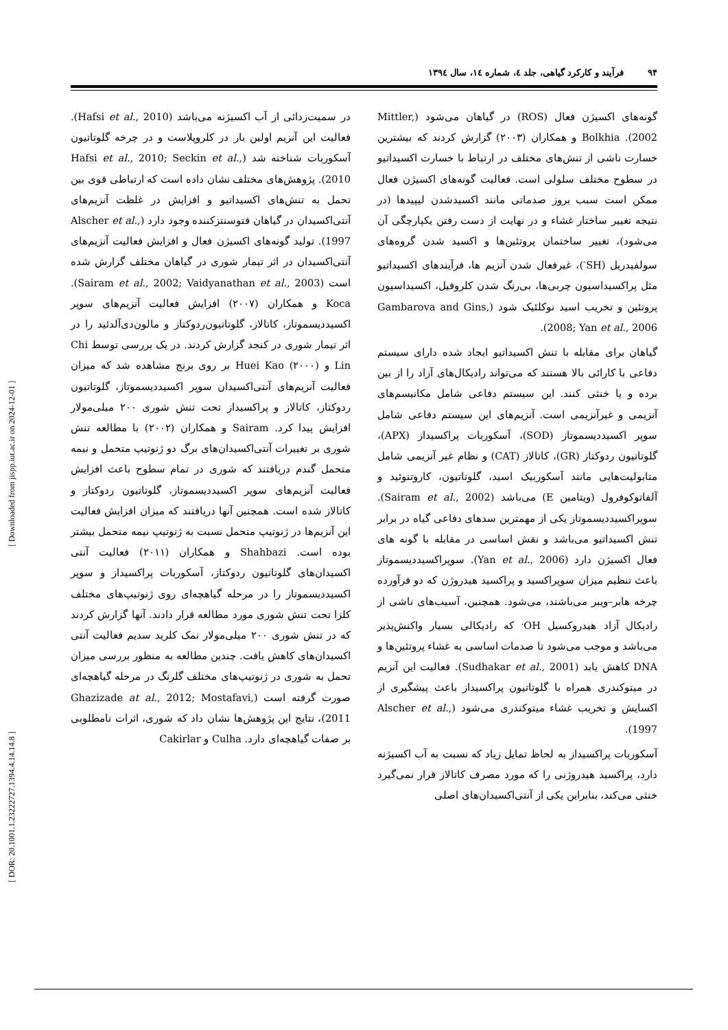۹۴ فرآیند و کارکرد گیاهی، جلد ٤، شماره ١٤، سال ١٣٩٤
گونه‌های اکسیژن فعال (ROS) در گیاهان می‌شود (Mittler, 2002). Bolkhia و همکاران (۲۰۰۳) گزارش کردند که بیشترین خسارت ناشی از تنش‌های مختلف در ارتباط با خسارت اکسیداتیو در سطوح مختلف سلولی است. فعالیت گونه‌های اکسیژن فعال ممکن است سبب بروز صدماتی مانند اکسیدشدن لیپیدها (در نتیجه تغییر ساختار غشاء و در نهایت از دست رفتن یکپارچگی آن می‌شود)، تغییر ساختمان پروتئین‌ها و اکسید شدن گروه‌های سولفیدریل (SH<sup>-</sup>)، غیرفعال شدن آنزیم ها، فرآیندهای اکسیداتیو مثل پراکسیداسیون چربی‌ها، بی‌رنگ شدن کلروفیل، اکسیداسیون پروتئین و تخریب اسید نوکلئیک شود (Gambarova and Gins, 2008; Yan et al., 2006).
گیاهان برای مقابله با تنش اکسیداتیو ایجاد شده دارای سیستم دفاعی با کارائی بالا هستند که می‌تواند رادیکال‌های آزاد را از بین برده و یا خنثی کنند. این سیستم دفاعی شامل مکانیسم‌های آنزیمی و غیرآنزیمی است. آنزیم‌های این سیستم دفاعی شامل سوپر اکسیددیسموتاز (SOD)، آسکوربات پراکسیداز (APX)، گلوتاتیون ردوکتاز (GR)، کاتالاز (CAT) و نظام غیر آنزیمی شامل متابولیت‌هایی مانند آسکوربیک اسید، گلوتاتیون، کاروتنوئید و آلفاتوکوفرول (ویتامین E) می‌باشد (Sairam et al., 2002). سوپراکسیددیسموتاز یکی از مهمترین سدهای دفاعی گیاه در برابر تنش اکسیداتیو می‌باشد و نقش اساسی در مقابله با گونه های فعال اکسیژن دارد (Yan et al., 2006). سوپراکسیددیسموتاز باعث تنظیم میزان سوپراکسید و پراکسید هیدروژن که دو فرآورده چرخه هابر–ویبر می‌باشند، می‌شود. همچنین، آسیب‌های ناشی از رادیکال آزاد هیدروکسیل OH<sup>.</sup> که رادیکالی بسیار واکنش‌پذیر می‌باشد و موجب می‌شود تا صدمات اساسی به غشاء پروتئین‌ها و DNA کاهش یابد (Sudhakar et al., 2001). فعالیت این آنزیم در میتوکندری همراه با گلوتاتیون پراکسیداز باعث پیشگیری از اکسایش و تخریب غشاء میتوکندری می‌شود (Alscher et al., 1997).
آسکوربات پراکسیداز به لحاظ تمایل زیاد که نسبت به آب اکسیژنه دارد، پراکسید هیدروژنی را که مورد مصرف کاتالاز قرار نمی‌گیرد خنثی می‌کند، بنابراین یکی از آنتی‌اکسیدان‌های اصلی
در سمیت‌زدائی از آب اکسیژنه می‌باشد (Hafsi et al., 2010). فعالیت این آنزیم اولین بار در کلروپلاست و در چرخه گلوتاتیون آسکوربات شناخته شد (Hafsi et al., 2010; Seckin et al., 2010). پژوهش‌های مختلف نشان داده است که ارتباطی قوی بین تحمل به تنش‌های اکسیداتیو و افزایش در غلظت آنزیم‌های آنتی‌اکسیدان در گیاهان فتوسنتزکننده وجود دارد (Alscher et al., 1997). تولید گونه‌های اکسیژن فعال و افزایش فعالیت آنزیم‌های آنتی‌اکسیدان در اثر تیمار شوری در گیاهان مختلف گزارش شده است (Sairam et al., 2002; Vaidyanathan et al., 2003). Koca و همکاران (۲۰۰۷) افزایش فعالیت آنزیم‌های سوپر اکسیددیسموتاز، کاتالاز، گلوتاتیون‌ردوکتاز و مالون‌دی‌آلدئید را در اثر تیمار شوری در کنجد گزارش کردند. در یک بررسی توسط Chi Lin و Huei Kao (۲۰۰۰) بر روی برنج مشاهده شد که میزان فعالیت آنزیم‌های آنتی‌اکسیدان سوپر اکسیددیسموتاز، گلوتاتیون ردوکتاز، کاتالاز و پراکسیداز تحت تنش شوری ۲۰۰ میلی‌مولار افزایش پیدا کرد. Sairam و همکاران (۲۰۰۲) با مطالعه تنش شوری بر تغییرات آنتی‌اکسیدان‌های برگ دو ژنوتیپ متحمل و نیمه متحمل گندم دریافتند که شوری در تمام سطوح باعث افزایش فعالیت آنزیم‌های سوپر اکسیددیسموتاز، گلوتاتیون ردوکتاز و کاتالاز شده است. همچنین آنها دریافتند که میزان افزایش فعالیت این آنزیم‌ها در ژنوتیپ متحمل نسبت به ژنوتیپ نیمه متحمل بیشتر بوده است. Shahbazi و همکاران (۲۰۱۱) فعالیت آنتی اکسیدان‌های گلوتاتیون ردوکتاز، آسکوربات پراکسیداز و سوپر اکسیددیسموتاز را در مرحله گیاهچه‌ای روی ژنوتیپ‌های مختلف کلزا تحت تنش شوری مورد مطالعه قرار دادند. آنها گزارش کردند که در تنش شوری ۲۰۰ میلی‌مولار نمک کلرید سدیم فعالیت آنتی اکسیدان‌های کاهش یافت. چندین مطالعه به منظور بررسی میزان تحمل به شوری در ژنوتیپ‌های مختلف گلرنگ در مرحله گیاهچه‌ای صورت گرفته است (Ghazizade at al., 2012; Mostafavi, 2011)، نتایج این پژوهش‌ها نشان داد که شوری، اثرات نامطلوبی بر صفات گیاهچه‌ای دارد. Culha و Cakirlar
[ DOR: 20.1001.1.23222727.1394.4.14.14.8 ] [ Downloaded from jispp.iut.ac.ir on 2024-12-01 ]